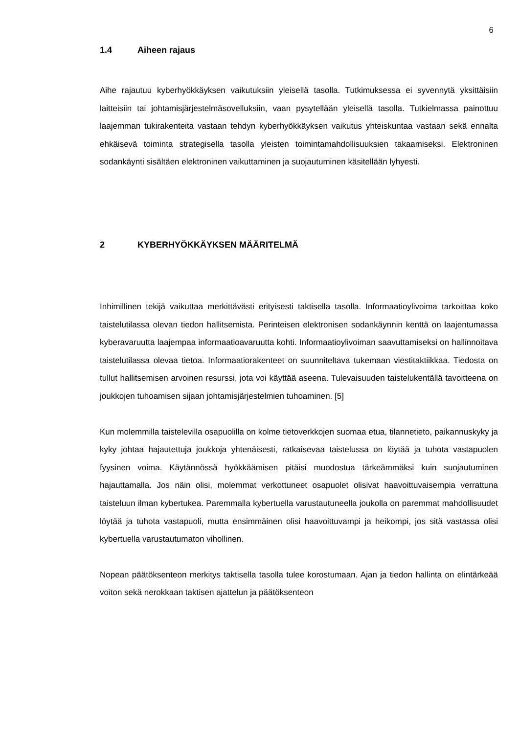6
1.4 Aiheen rajaus
Aihe rajautuu kyberhyökkäyksen vaikutuksiin yleisellä tasolla. Tutkimuksessa ei syvennytä yksittäisiin laitteisiin tai johtamisjärjestelmäsovelluksiin, vaan pysytellään yleisellä tasolla. Tutkielmassa painottuu laajemman tukirakenteita vastaan tehdyn kyberhyökkäyksen vaikutus yhteiskuntaa vastaan sekä ennalta ehkäisevä toiminta strategisella tasolla yleisten toimintamahdollisuuksien takaamiseksi. Elektroninen sodankäynti sisältäen elektroninen vaikuttaminen ja suojautuminen käsitellään lyhyesti.
2 KYBERHYÖKKÄYKSEN MÄÄRITELMÄ
Inhimillinen tekijä vaikuttaa merkittävästi erityisesti taktisella tasolla. Informaatioylivoima tarkoittaa koko taistelutilassa olevan tiedon hallitsemista. Perinteisen elektronisen sodankäynnin kenttä on laajentumassa kyberavaruutta laajempaa informaatioavaruutta kohti. Informaatioylivoiman saavuttamiseksi on hallinnoitava taistelutilassa olevaa tietoa. Informaatiorakenteet on suunniteltava tukemaan viestitaktiikkaa. Tiedosta on tullut hallitsemisen arvoinen resurssi, jota voi käyttää aseena. Tulevaisuuden taistelukentällä tavoitteena on joukkojen tuhoamisen sijaan johtamisjärjestelmien tuhoaminen. [5]
Kun molemmilla taistelevilla osapuolilla on kolme tietoverkkojen suomaa etua, tilannetieto, paikannuskyky ja kyky johtaa hajautettuja joukkoja yhtenäisesti, ratkaisevaa taistelussa on löytää ja tuhota vastapuolen fyysinen voima. Käytännössä hyökkäämisen pitäisi muodostua tärkeämmäksi kuin suojautuminen hajauttamalla. Jos näin olisi, molemmat verkottuneet osapuolet olisivat haavoittuvaisempia verrattuna taisteluun ilman kybertukea. Paremmalla kybertuella varustautuneella joukolla on paremmat mahdollisuudet löytää ja tuhota vastapuoli, mutta ensimmäinen olisi haavoittuvampi ja heikompi, jos sitä vastassa olisi kybertuella varustautumaton vihollinen.
Nopean päätöksenteon merkitys taktisella tasolla tulee korostumaan. Ajan ja tiedon hallinta on elintärkeää voiton sekä nerokkaan taktisen ajattelun ja päätöksenteon